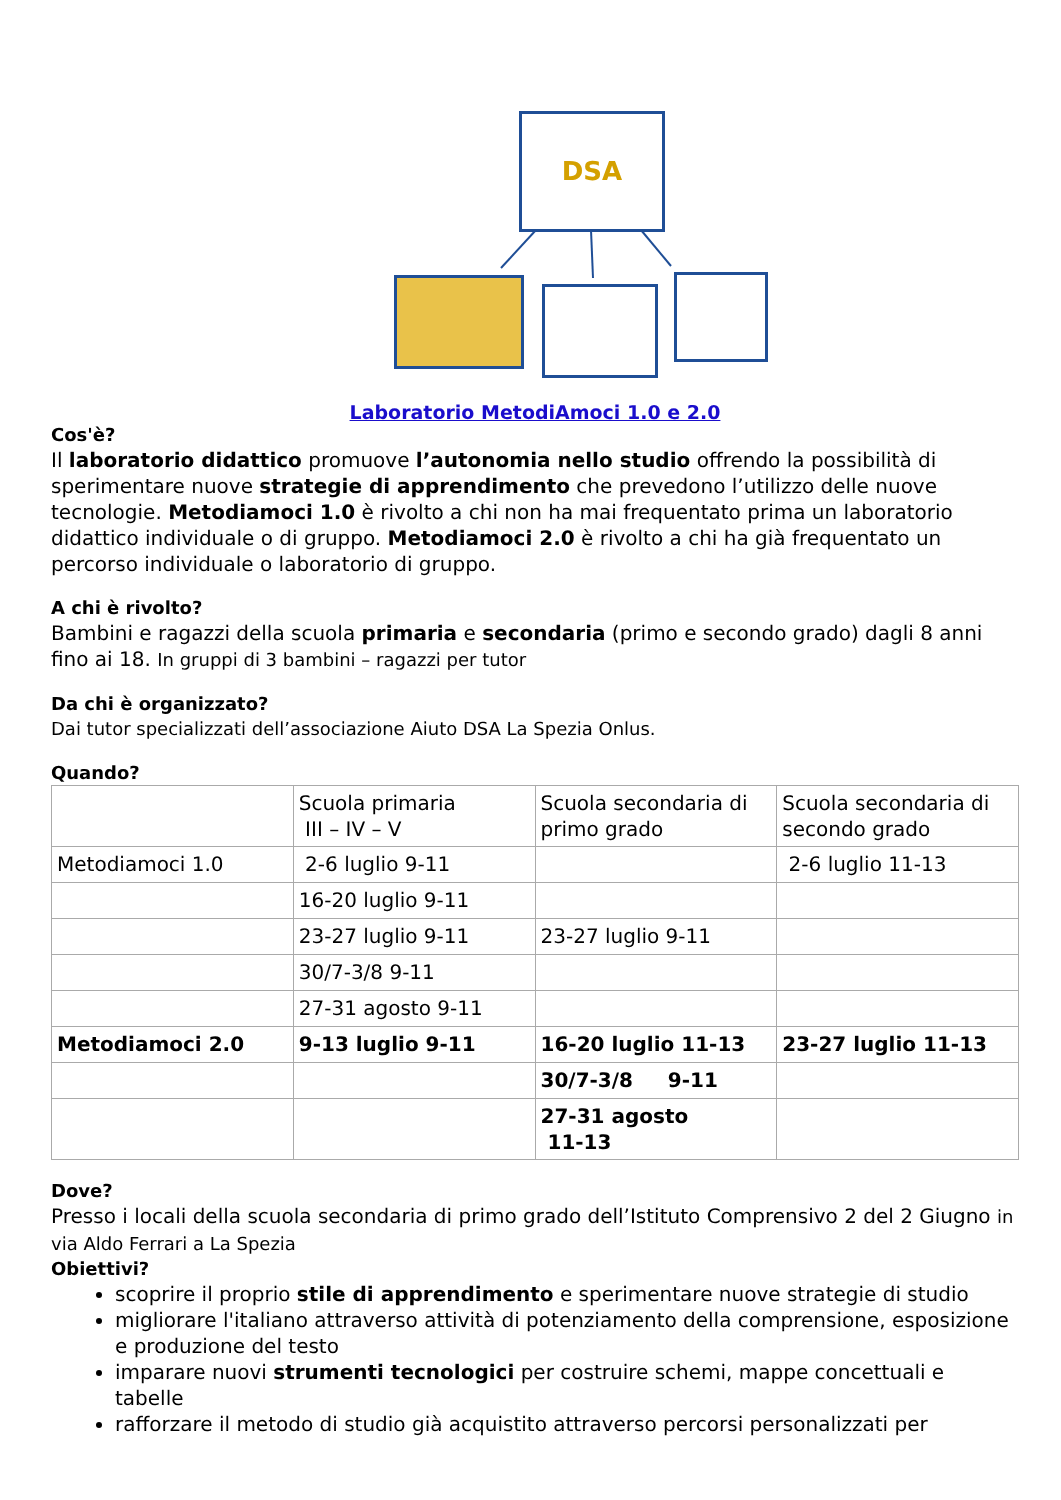DSA
Laboratorio MetodiAmoci 1.0 e 2.0
Cos'è?
Il laboratorio didattico promuove l’autonomia nello studio offrendo la possibilità di sperimentare nuove strategie di apprendimento che prevedono l’utilizzo delle nuove tecnologie. Metodiamoci 1.0 è rivolto a chi non ha mai frequentato prima un laboratorio didattico individuale o di gruppo. Metodiamoci 2.0 è rivolto a chi ha già frequentato un percorso individuale o laboratorio di gruppo.
A chi è rivolto?
Bambini e ragazzi della scuola primaria e secondaria (primo e secondo grado) dagli 8 anni fino ai 18. In gruppi di 3 bambini – ragazzi per tutor
Da chi è organizzato?
Dai tutor specializzati dell’associazione Aiuto DSA La Spezia Onlus.
Quando?
| | Scuola primaria III – IV – V | Scuola secondaria di primo grado | Scuola secondaria di secondo grado |
| Metodiamoci 1.0 | 2-6 luglio 9-11 | | 2-6 luglio 11-13 |
| | 16-20 luglio 9-11 | | |
| | 23-27 luglio 9-11 | 23-27 luglio 9-11 | |
| | 30/7-3/8 9-11 | | |
| | 27-31 agosto 9-11 | | |
| Metodiamoci 2.0 | 9-13 luglio 9-11 | 16-20 luglio 11-13 | 23-27 luglio 11-13 |
| | | 30/7-3/8 9-11 | |
| | | 27-31 agosto 11-13 | |
Dove?
Presso i locali della scuola secondaria di primo grado dell’Istituto Comprensivo 2 del 2 Giugno in via Aldo Ferrari a La Spezia
Obiettivi?
scoprire il proprio stile di apprendimento e sperimentare nuove strategie di studio
migliorare l'italiano attraverso attività di potenziamento della comprensione, esposizione e produzione del testo
imparare nuovi strumenti tecnologici per costruire schemi, mappe concettuali e tabelle
rafforzare il metodo di studio già acquistito attraverso percorsi personalizzati per